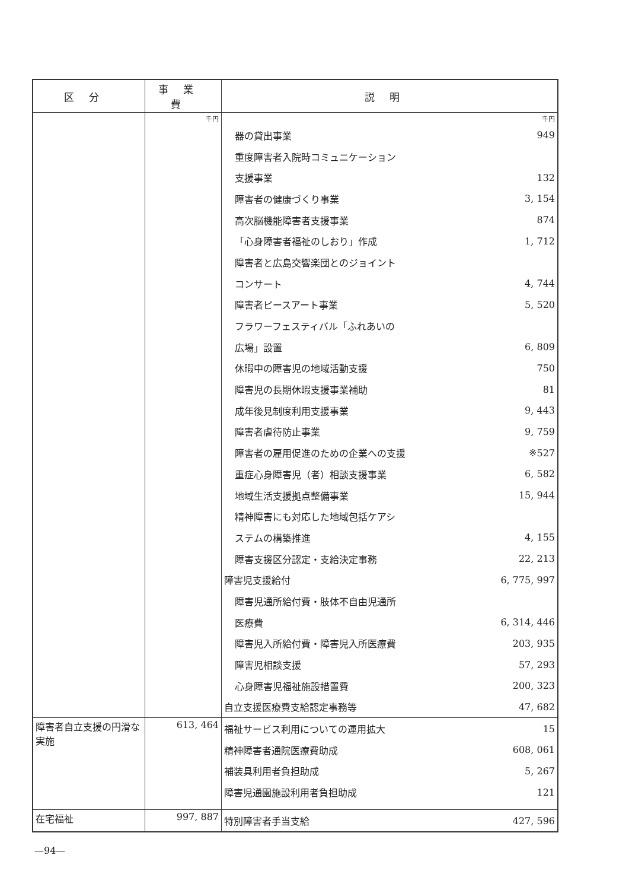| 区分 | 事業費 | 説明 |
| --- | --- | --- |
| | 千円 | 千円 / 器の貸出事業 / 949 / / 重度障害者入院時コミュニケーション / / / 支援事業 / 132 / / 障害者の健康づくり事業 / 3, 154 / / 高次脳機能障害者支援事業 / 874 / / 「心身障害者福祉のしおり」作成 / 1, 712 / / 障害者と広島交響楽団とのジョイント / / / コンサート / 4, 744 / / 障害者ピースアート事業 / 5, 520 / / フラワーフェスティバル「ふれあいの / / / 広場」設置 / 6, 809 / / 休暇中の障害児の地域活動支援 / 750 / / 障害児の長期休暇支援事業補助 / 81 / / 成年後見制度利用支援事業 / 9, 443 / / 障害者虐待防止事業 / 9, 759 / / 障害者の雇用促進のための企業への支援 / ※527 / / 重症心身障害児（者）相談支援事業 / 6, 582 / / 地域生活支援拠点整備事業 / 15, 944 / / 精神障害にも対応した地域包括ケアシ / / / ステムの構築推進 / 4, 155 / / 障害支援区分認定・支給決定事務 / 22, 213 / / 障害児支援給付 / 6, 775, 997 / / 障害児通所給付費・肢体不自由児通所 / / / 医療費 / 6, 314, 446 / / 障害児入所給付費・障害児入所医療費 / 203, 935 / / 障害児相談支援 / 57, 293 / / 心身障害児福祉施設措置費 / 200, 323 / / 自立支援医療費支給認定事務等 / 47, 682 / |
| 障害者自立支援の円滑な実施 | 613, 464 | / 福祉サービス利用についての運用拡大 / 15 / / 精神障害者通院医療費助成 / 608, 061 / / 補装具利用者負担助成 / 5, 267 / / 障害児通園施設利用者負担助成 / 121 / |
| 在宅福祉 | 997, 887 | / 特別障害者手当支給 / 427, 596 / |
—94—